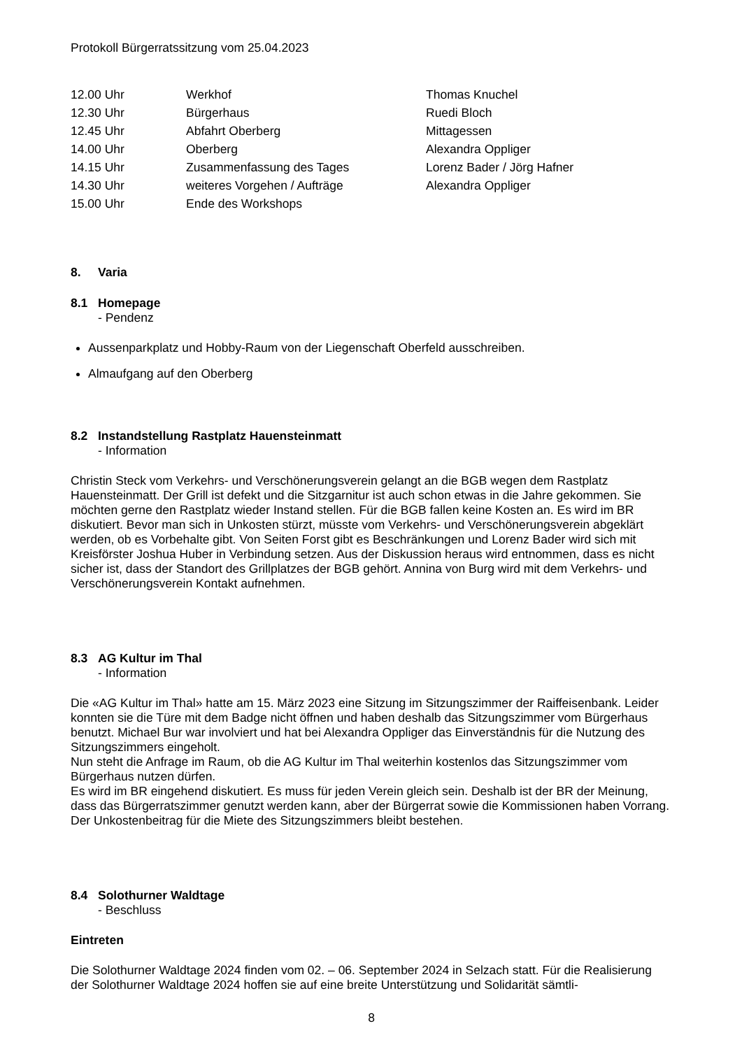Protokoll Bürgerratssitzung vom 25.04.2023
| 12.00 Uhr | Werkhof | Thomas Knuchel |
| 12.30 Uhr | Bürgerhaus | Ruedi Bloch |
| 12.45 Uhr | Abfahrt Oberberg | Mittagessen |
| 14.00 Uhr | Oberberg | Alexandra Oppliger |
| 14.15 Uhr | Zusammenfassung des Tages | Lorenz Bader / Jörg Hafner |
| 14.30 Uhr | weiteres Vorgehen / Aufträge | Alexandra Oppliger |
| 15.00 Uhr | Ende des Workshops | |
8. Varia
8.1 Homepage
- Pendenz
Aussenparkplatz und Hobby-Raum von der Liegenschaft Oberfeld ausschreiben.
Almaufgang auf den Oberberg
8.2 Instandstellung Rastplatz Hauensteinmatt
- Information
Christin Steck vom Verkehrs- und Verschönerungsverein gelangt an die BGB wegen dem Rastplatz Hauensteinmatt. Der Grill ist defekt und die Sitzgarnitur ist auch schon etwas in die Jahre gekommen. Sie möchten gerne den Rastplatz wieder Instand stellen. Für die BGB fallen keine Kosten an. Es wird im BR diskutiert. Bevor man sich in Unkosten stürzt, müsste vom Verkehrs- und Verschönerungsverein abgeklärt werden, ob es Vorbehalte gibt. Von Seiten Forst gibt es Beschränkungen und Lorenz Bader wird sich mit Kreisförster Joshua Huber in Verbindung setzen. Aus der Diskussion heraus wird entnommen, dass es nicht sicher ist, dass der Standort des Grillplatzes der BGB gehört. Annina von Burg wird mit dem Verkehrs- und Verschönerungsverein Kontakt aufnehmen.
8.3 AG Kultur im Thal
- Information
Die «AG Kultur im Thal» hatte am 15. März 2023 eine Sitzung im Sitzungszimmer der Raiffeisenbank. Leider konnten sie die Türe mit dem Badge nicht öffnen und haben deshalb das Sitzungszimmer vom Bürgerhaus benutzt. Michael Bur war involviert und hat bei Alexandra Oppliger das Einverständnis für die Nutzung des Sitzungszimmers eingeholt.
Nun steht die Anfrage im Raum, ob die AG Kultur im Thal weiterhin kostenlos das Sitzungszimmer vom Bürgerhaus nutzen dürfen.
Es wird im BR eingehend diskutiert. Es muss für jeden Verein gleich sein. Deshalb ist der BR der Meinung, dass das Bürgerratszimmer genutzt werden kann, aber der Bürgerrat sowie die Kommissionen haben Vorrang. Der Unkostenbeitrag für die Miete des Sitzungszimmers bleibt bestehen.
8.4 Solothurner Waldtage
- Beschluss
Eintreten
Die Solothurner Waldtage 2024 finden vom 02. – 06. September 2024 in Selzach statt. Für die Realisierung der Solothurner Waldtage 2024 hoffen sie auf eine breite Unterstützung und Solidarität sämtli-
8